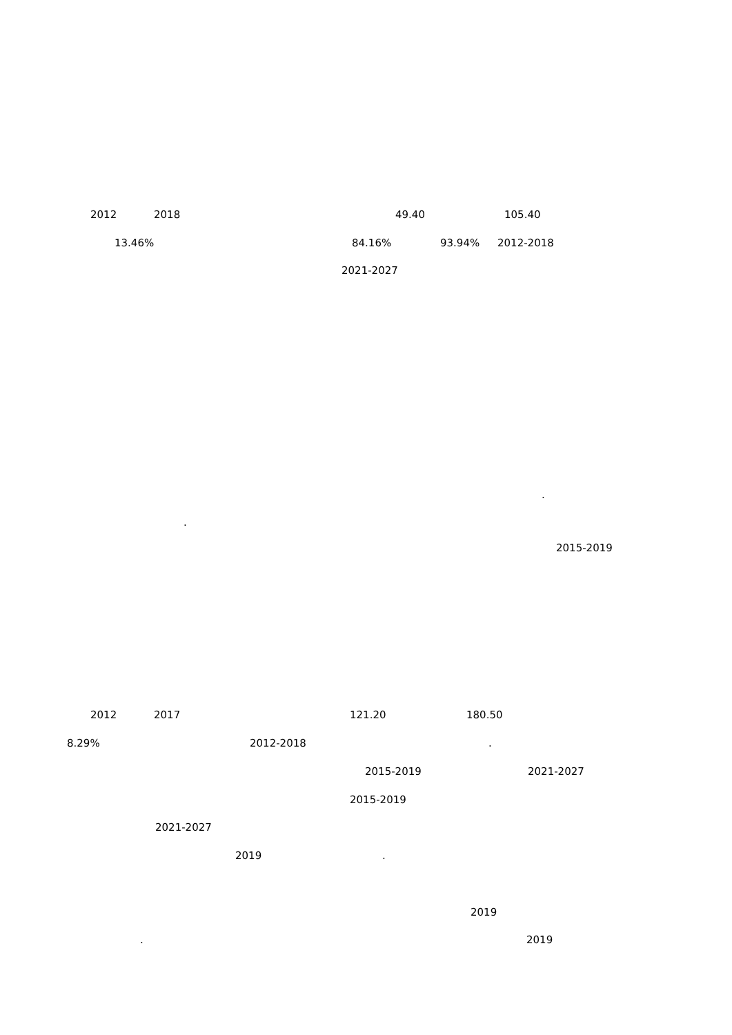2012 2018 49.40 105.40
13.46% 84.16% 93.94% 2012-2018
2021-2027
.
.
2015-2019
2012 2017 121.20 180.50
8.29% 2012-2018 .
2015-2019 2021-2027
2015-2019
2021-2027
2019 .
2019
. 2019